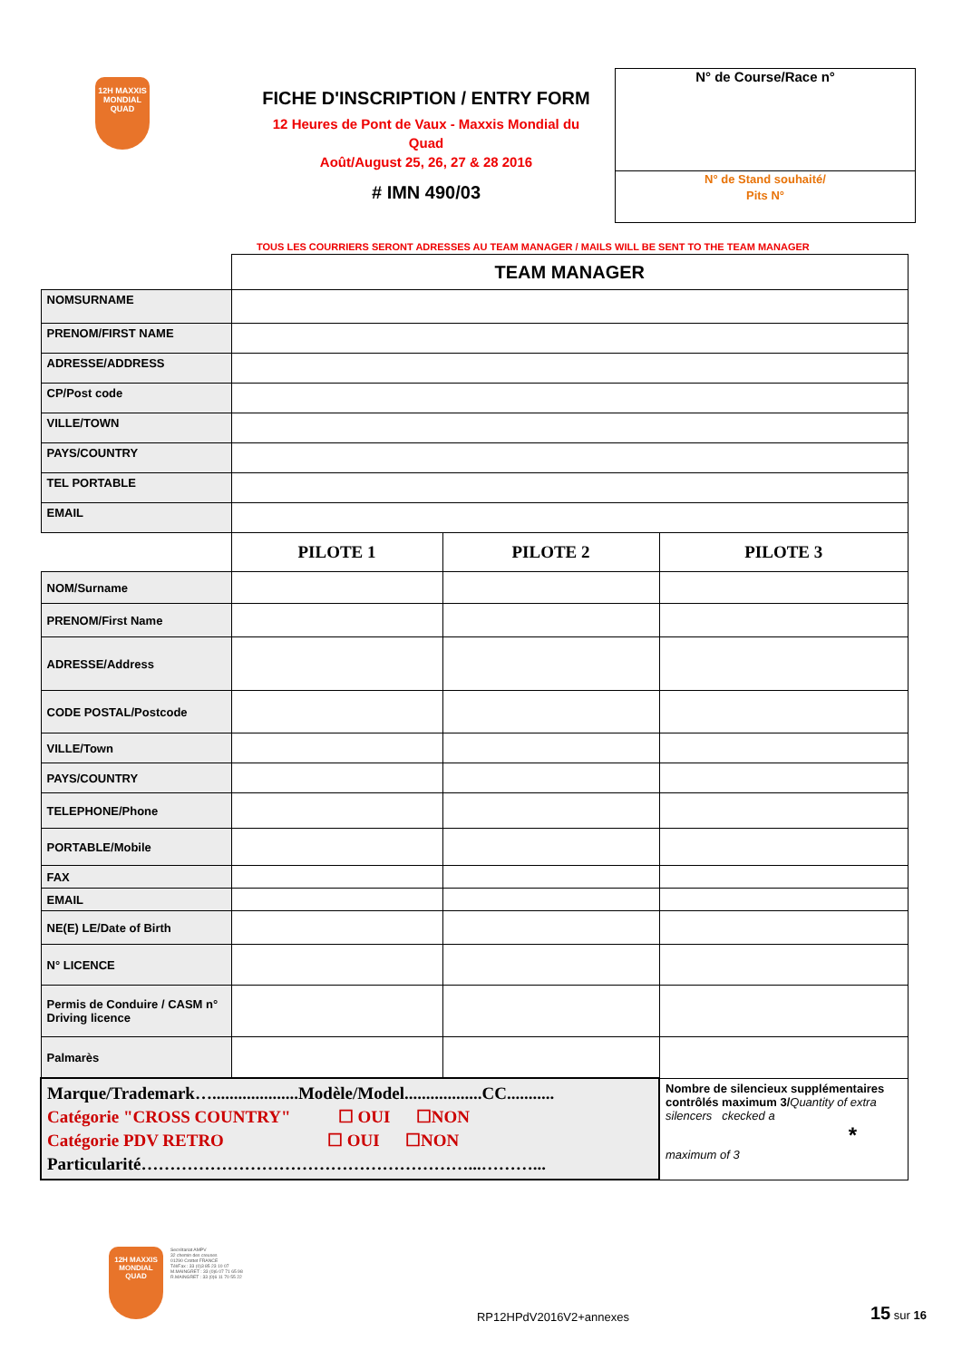12H MAXXIS MONDIAL QUAD
FICHE D'INSCRIPTION / ENTRY FORM
12 Heures de Pont de Vaux - Maxxis Mondial du
Quad
Août/August 25, 26, 27 & 28 2016
# IMN 490/03
N° de Course/Race n°
N° de Stand souhaité/
Pits N°
TOUS LES COURRIERS SERONT ADRESSES AU TEAM MANAGER / MAILS WILL BE SENT TO THE TEAM MANAGER
| | TEAM MANAGER | | |
| NOMSURNAME | | | |
| PRENOM/FIRST NAME | | | |
| ADRESSE/ADDRESS | | | |
| CP/Post code | | | |
| VILLE/TOWN | | | |
| PAYS/COUNTRY | | | |
| TEL PORTABLE | | | |
| EMAIL | | | |
| | PILOTE 1 | PILOTE 2 | PILOTE 3 |
| NOM/Surname | | | |
| PRENOM/First Name | | | |
| ADRESSE/Address | | | |
| CODE POSTAL/Postcode | | | |
| VILLE/Town | | | |
| PAYS/COUNTRY | | | |
| TELEPHONE/Phone | | | |
| PORTABLE/Mobile | | | |
| FAX | | | |
| EMAIL | | | |
| NE(E) LE/Date of Birth | | | |
| N° LICENCE | | | |
| Permis de Conduire / CASM n° Driving licence | | | |
| Palmarès | | | |
| Marque/Trademark…....................Modèle/Model..................CC........... Catégorie "CROSS COUNTRY" ☐ OUI ☐NON Catégorie PDV RETRO ☐ OUI ☐NON Particularité…………………………………………………...………... | | | Nombre de silencieux supplémentaires contrôlés maximum 3/ Quantity of extra silencers ckecked a * maximum of 3 |
12H MAXXIS MONDIAL QUAD
Secrétariat AMPV
32 chemin des creuses
01290 Crottet FRANCE
Tél/Fax : 33 (0)3 85 23 10 07
M.MAINGRET : 33 (0)6 07 71 65 98
R.MAINGRET : 33 (0)6 11 70 55 22
RP12HPdV2016V2+annexes
15 sur 16